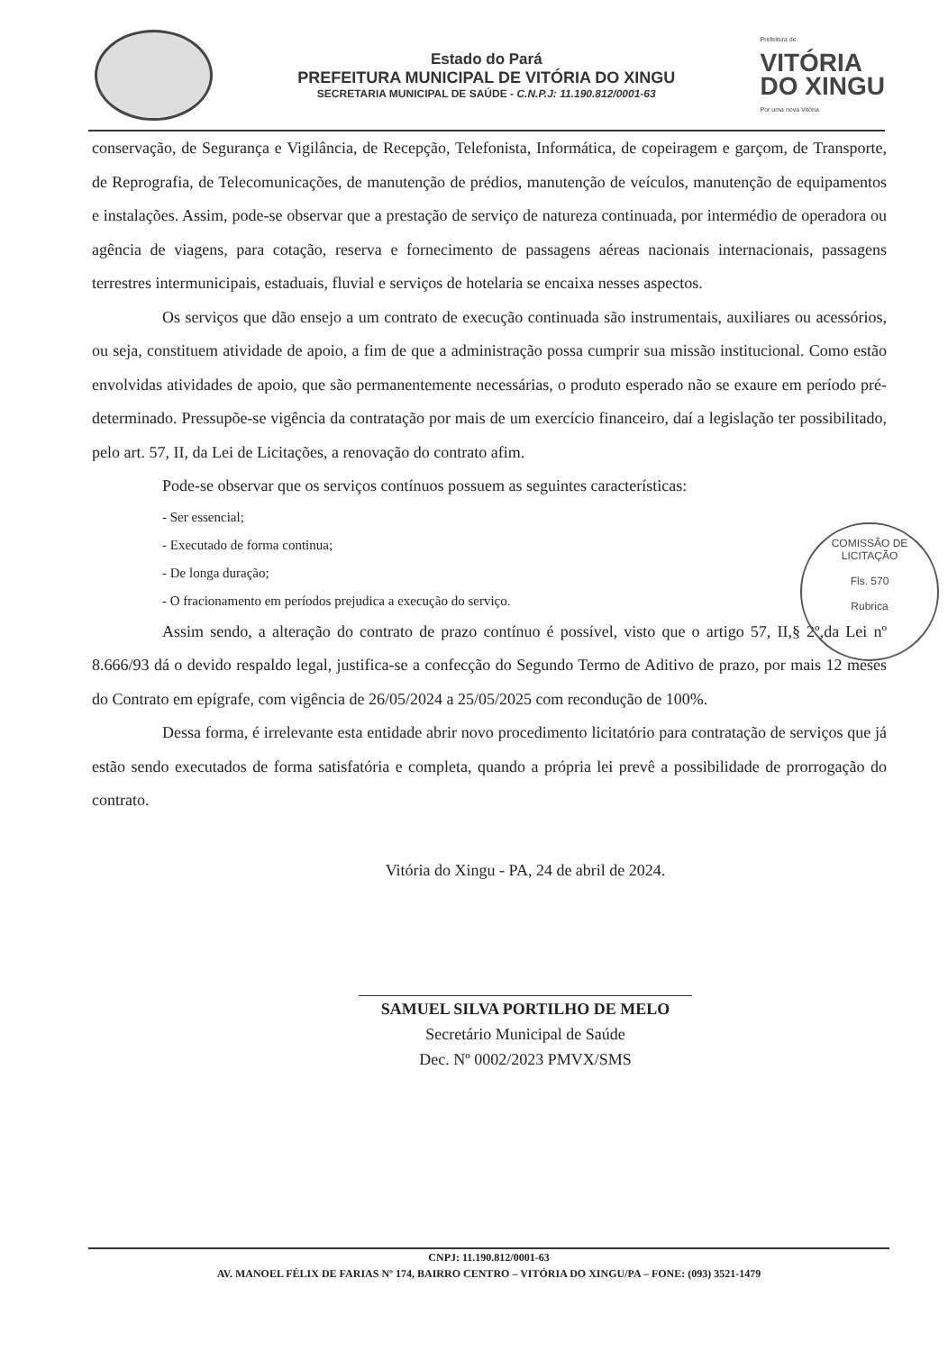Estado do Pará
PREFEITURA MUNICIPAL DE VITÓRIA DO XINGU
SECRETARIA MUNICIPAL DE SAÚDE - C.N.P.J: 11.190.812/0001-63
Prefeitura de
VITÓRIA
DO XINGU
Por uma nova Vitória
conservação, de Segurança e Vigilância, de Recepção, Telefonista, Informática, de copeiragem e garçom, de Transporte, de Reprografia, de Telecomunicações, de manutenção de prédios, manutenção de veículos, manutenção de equipamentos e instalações. Assim, pode-se observar que a prestação de serviço de natureza continuada, por intermédio de operadora ou agência de viagens, para cotação, reserva e fornecimento de passagens aéreas nacionais internacionais, passagens terrestres intermunicipais, estaduais, fluvial e serviços de hotelaria se encaixa nesses aspectos.
Os serviços que dão ensejo a um contrato de execução continuada são instrumentais, auxiliares ou acessórios, ou seja, constituem atividade de apoio, a fim de que a administração possa cumprir sua missão institucional. Como estão envolvidas atividades de apoio, que são permanentemente necessárias, o produto esperado não se exaure em período pré-determinado. Pressupõe-se vigência da contratação por mais de um exercício financeiro, daí a legislação ter possibilitado, pelo art. 57, II, da Lei de Licitações, a renovação do contrato afim.
Pode-se observar que os serviços contínuos possuem as seguintes características:
- Ser essencial;
- Executado de forma continua;
- De longa duração;
- O fracionamento em períodos prejudica a execução do serviço.
Assim sendo, a alteração do contrato de prazo contínuo é possível, visto que o artigo 57, II,§ 2º,da Lei nº 8.666/93 dá o devido respaldo legal, justifica-se a confecção do Segundo Termo de Aditivo de prazo, por mais 12 meses do Contrato em epígrafe, com vigência de 26/05/2024 a 25/05/2025 com recondução de 100%.
Dessa forma, é irrelevante esta entidade abrir novo procedimento licitatório para contratação de serviços que já estão sendo executados de forma satisfatória e completa, quando a própria lei prevê a possibilidade de prorrogação do contrato.
Vitória do Xingu - PA, 24 de abril de 2024.
SAMUEL SILVA PORTILHO DE MELO
Secretário Municipal de Saúde
Dec. Nº 0002/2023 PMVX/SMS
COMISSÃO DE LICITAÇÃO
Fls. 570
Rubrica
CNPJ: 11.190.812/0001-63
AV. MANOEL FÉLIX DE FARIAS Nº 174, BAIRRO CENTRO – VITÓRIA DO XINGU/PA – FONE: (093) 3521-1479